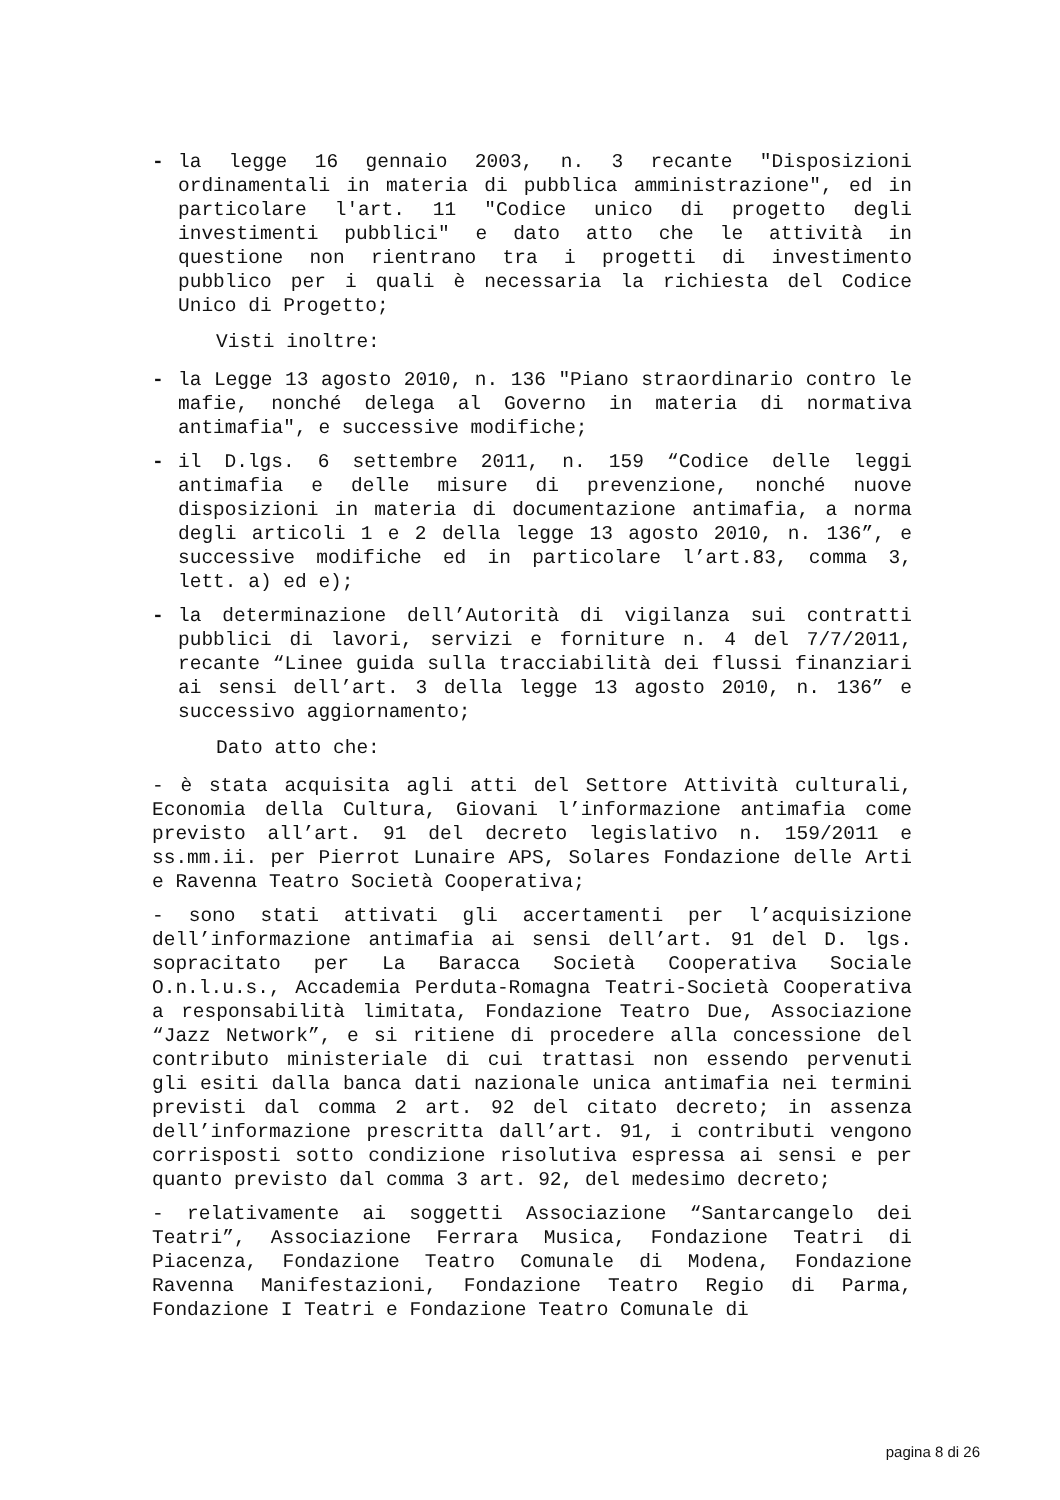- la legge 16 gennaio 2003, n. 3 recante "Disposizioni ordinamentali in materia di pubblica amministrazione", ed in particolare l'art. 11 "Codice unico di progetto degli investimenti pubblici" e dato atto che le attività in questione non rientrano tra i progetti di investimento pubblico per i quali è necessaria la richiesta del Codice Unico di Progetto;
Visti inoltre:
- la Legge 13 agosto 2010, n. 136 "Piano straordinario contro le mafie, nonché delega al Governo in materia di normativa antimafia", e successive modifiche;
- il D.lgs. 6 settembre 2011, n. 159 “Codice delle leggi antimafia e delle misure di prevenzione, nonché nuove disposizioni in materia di documentazione antimafia, a norma degli articoli 1 e 2 della legge 13 agosto 2010, n. 136”, e successive modifiche ed in particolare l’art.83, comma 3, lett. a) ed e);
- la determinazione dell’Autorità di vigilanza sui contratti pubblici di lavori, servizi e forniture n. 4 del 7/7/2011, recante “Linee guida sulla tracciabilità dei flussi finanziari ai sensi dell’art. 3 della legge 13 agosto 2010, n. 136” e successivo aggiornamento;
Dato atto che:
- è stata acquisita agli atti del Settore Attività culturali, Economia della Cultura, Giovani l’informazione antimafia come previsto all’art. 91 del decreto legislativo n. 159/2011 e ss.mm.ii. per Pierrot Lunaire APS, Solares Fondazione delle Arti e Ravenna Teatro Società Cooperativa;
- sono stati attivati gli accertamenti per l’acquisizione dell’informazione antimafia ai sensi dell’art. 91 del D. lgs. sopracitato per La Baracca Società Cooperativa Sociale O.n.l.u.s., Accademia Perduta-Romagna Teatri-Società Cooperativa a responsabilità limitata, Fondazione Teatro Due, Associazione “Jazz Network”, e si ritiene di procedere alla concessione del contributo ministeriale di cui trattasi non essendo pervenuti gli esiti dalla banca dati nazionale unica antimafia nei termini previsti dal comma 2 art. 92 del citato decreto; in assenza dell’informazione prescritta dall’art. 91, i contributi vengono corrisposti sotto condizione risolutiva espressa ai sensi e per quanto previsto dal comma 3 art. 92, del medesimo decreto;
- relativamente ai soggetti Associazione “Santarcangelo dei Teatri”, Associazione Ferrara Musica, Fondazione Teatri di Piacenza, Fondazione Teatro Comunale di Modena, Fondazione Ravenna Manifestazioni, Fondazione Teatro Regio di Parma, Fondazione I Teatri e Fondazione Teatro Comunale di
pagina 8 di 26